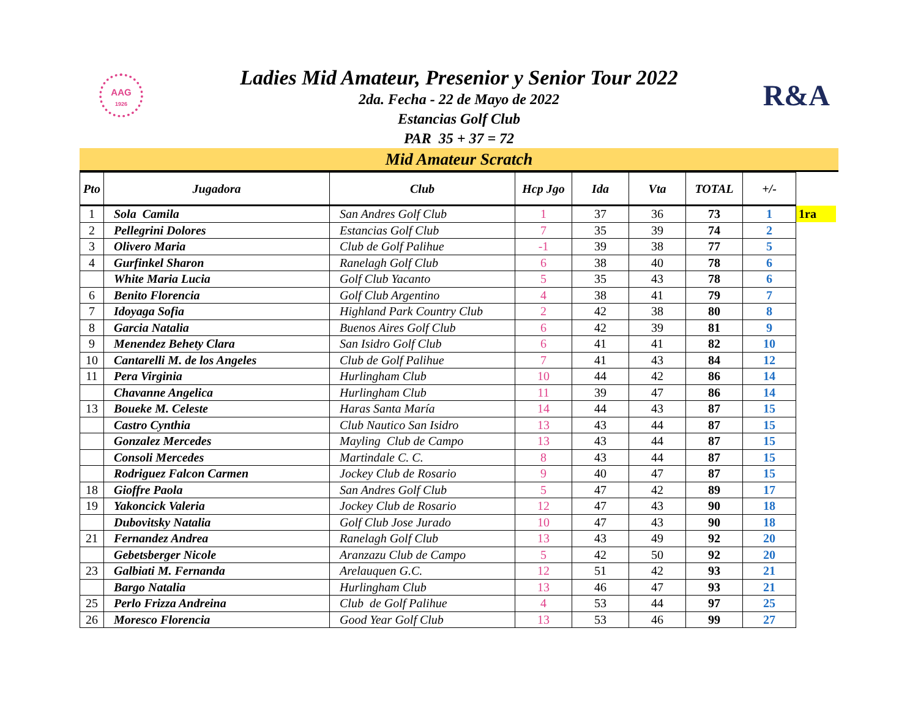AAG
1926
R&A
Ladies Mid Amateur, Presenior y Senior Tour 2022
2da. Fecha - 22 de Mayo de 2022
Estancias Golf Club
PAR 35 + 37 = 72
Mid Amateur Scratch
| Pto | Jugadora | Club | Hcp Jgo | Ida | Vta | TOTAL | +/- | |
| --- | --- | --- | --- | --- | --- | --- | --- | --- |
| 1 | Sola Camila | San Andres Golf Club | 1 | 37 | 36 | 73 | 1 | 1ra |
| 2 | Pellegrini Dolores | Estancias Golf Club | 7 | 35 | 39 | 74 | 2 | |
| 3 | Olivero Maria | Club de Golf Palihue | -1 | 39 | 38 | 77 | 5 | |
| 4 | Gurfinkel Sharon | Ranelagh Golf Club | 6 | 38 | 40 | 78 | 6 | |
| | White Maria Lucia | Golf Club Yacanto | 5 | 35 | 43 | 78 | 6 | |
| 6 | Benito Florencia | Golf Club Argentino | 4 | 38 | 41 | 79 | 7 | |
| 7 | Idoyaga Sofia | Highland Park Country Club | 2 | 42 | 38 | 80 | 8 | |
| 8 | Garcia Natalia | Buenos Aires Golf Club | 6 | 42 | 39 | 81 | 9 | |
| 9 | Menendez Behety Clara | San Isidro Golf Club | 6 | 41 | 41 | 82 | 10 | |
| 10 | Cantarelli M. de los Angeles | Club de Golf Palihue | 7 | 41 | 43 | 84 | 12 | |
| 11 | Pera Virginia | Hurlingham Club | 10 | 44 | 42 | 86 | 14 | |
| | Chavanne Angelica | Hurlingham Club | 11 | 39 | 47 | 86 | 14 | |
| 13 | Boueke M. Celeste | Haras Santa María | 14 | 44 | 43 | 87 | 15 | |
| | Castro Cynthia | Club Nautico San Isidro | 13 | 43 | 44 | 87 | 15 | |
| | Gonzalez Mercedes | Mayling Club de Campo | 13 | 43 | 44 | 87 | 15 | |
| | Consoli Mercedes | Martindale C. C. | 8 | 43 | 44 | 87 | 15 | |
| | Rodriguez Falcon Carmen | Jockey Club de Rosario | 9 | 40 | 47 | 87 | 15 | |
| 18 | Gioffre Paola | San Andres Golf Club | 5 | 47 | 42 | 89 | 17 | |
| 19 | Yakoncick Valeria | Jockey Club de Rosario | 12 | 47 | 43 | 90 | 18 | |
| | Dubovitsky Natalia | Golf Club Jose Jurado | 10 | 47 | 43 | 90 | 18 | |
| 21 | Fernandez Andrea | Ranelagh Golf Club | 13 | 43 | 49 | 92 | 20 | |
| | Gebetsberger Nicole | Aranzazu Club de Campo | 5 | 42 | 50 | 92 | 20 | |
| 23 | Galbiati M. Fernanda | Arelauquen G.C. | 12 | 51 | 42 | 93 | 21 | |
| | Bargo Natalia | Hurlingham Club | 13 | 46 | 47 | 93 | 21 | |
| 25 | Perlo Frizza Andreina | Club de Golf Palihue | 4 | 53 | 44 | 97 | 25 | |
| 26 | Moresco Florencia | Good Year Golf Club | 13 | 53 | 46 | 99 | 27 | |